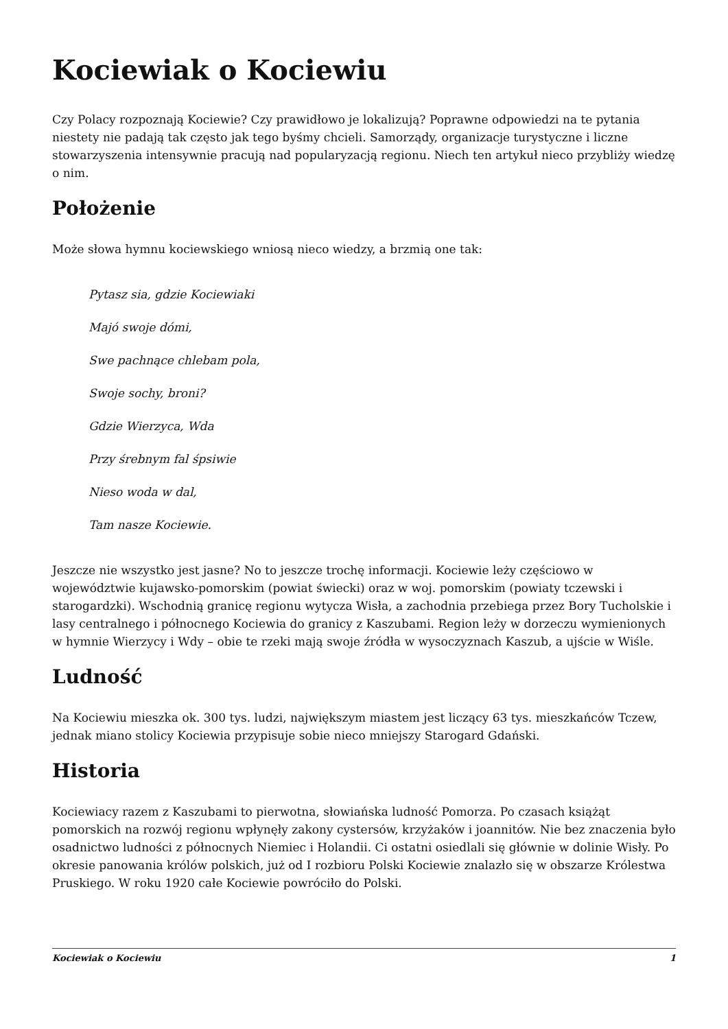Kociewiak o Kociewiu
Czy Polacy rozpoznają Kociewie? Czy prawidłowo je lokalizują? Poprawne odpowiedzi na te pytania niestety nie padają tak często jak tego byśmy chcieli. Samorządy, organizacje turystyczne i liczne stowarzyszenia intensywnie pracują nad popularyzacją regionu. Niech ten artykuł nieco przybliży wiedzę o nim.
Położenie
Może słowa hymnu kociewskiego wniosą nieco wiedzy, a brzmią one tak:
Pytasz sia, gdzie Kociewiaki
Majó swoje dómi,
Swe pachnące chlebam pola,
Swoje sochy, broni?
Gdzie Wierzyca, Wda
Przy śrebnym fal śpsiwie
Nieso woda w dal,
Tam nasze Kociewie.
Jeszcze nie wszystko jest jasne? No to jeszcze trochę informacji. Kociewie leży częściowo w województwie kujawsko-pomorskim (powiat świecki) oraz w woj. pomorskim (powiaty tczewski i starogardzki). Wschodnią granicę regionu wytycza Wisła, a zachodnia przebiega przez Bory Tucholskie i lasy centralnego i północnego Kociewia do granicy z Kaszubami. Region leży w dorzeczu wymienionych w hymnie Wierzycy i Wdy – obie te rzeki mają swoje źródła w wysoczyznach Kaszub, a ujście w Wiśle.
Ludność
Na Kociewiu mieszka ok. 300 tys. ludzi, największym miastem jest liczący 63 tys. mieszkańców Tczew, jednak miano stolicy Kociewia przypisuje sobie nieco mniejszy Starogard Gdański.
Historia
Kociewiacy razem z Kaszubami to pierwotna, słowiańska ludność Pomorza. Po czasach książąt pomorskich na rozwój regionu wpłynęły zakony cystersów, krzyżaków i joannitów. Nie bez znaczenia było osadnictwo ludności z północnych Niemiec i Holandii. Ci ostatni osiedlali się głównie w dolinie Wisły. Po okresie panowania królów polskich, już od I rozbioru Polski Kociewie znalazło się w obszarze Królestwa Pruskiego. W roku 1920 całe Kociewie powróciło do Polski.
Kociewiak o Kociewiu 1